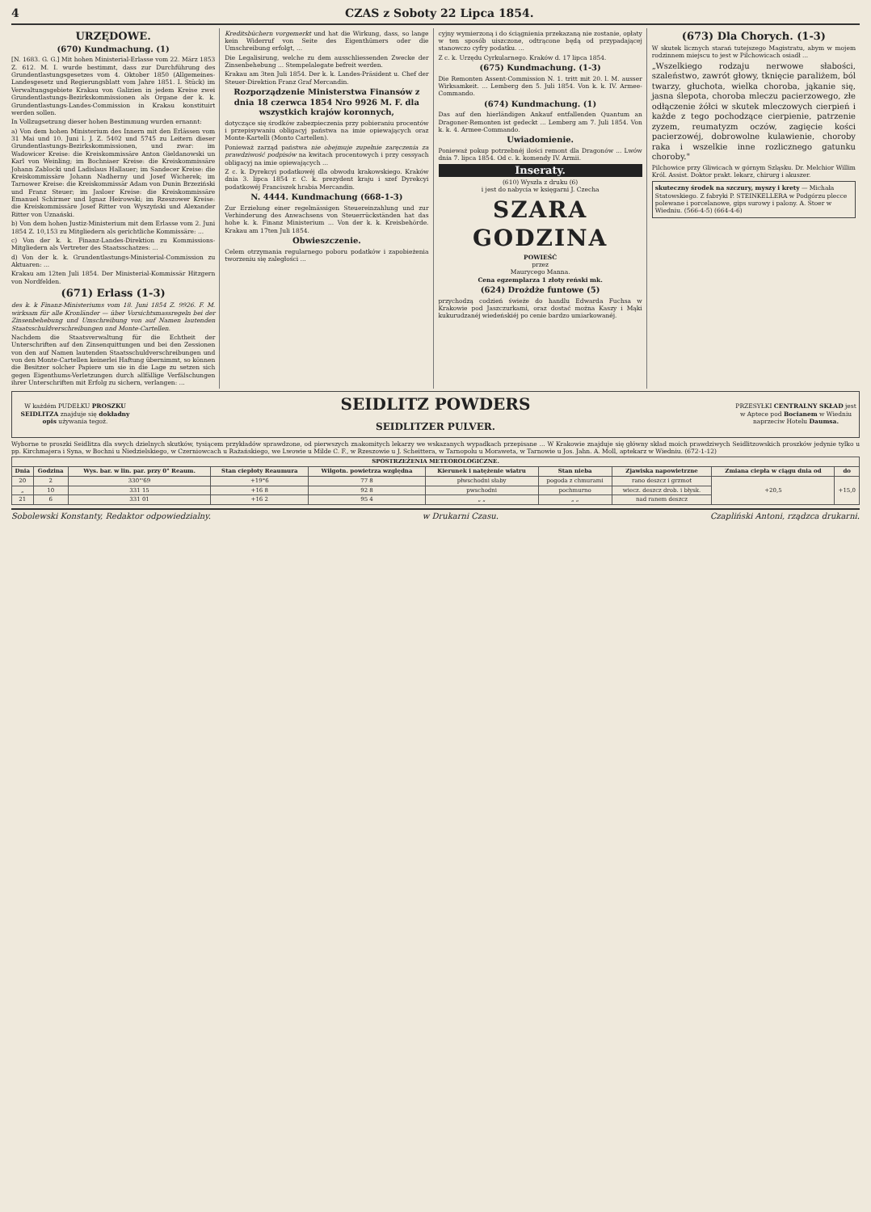4 CZAS z Soboty 22 Lipca 1854.
URZĘDOWE.
(670) Kundmachung. (1)
[N. 1683. G. G.] Mit hohen Ministerial-Erlasse vom 22. März 1853 Z. 612. M. I. wurde bestimmt, dass zur Durchführung des Grundentlastungsgesetzes vom 4. Oktober 1850 (Allgemeines-Landesgesetz und Regierungsblatt vom Jahre 1851. I. Stück) im Verwaltungsgebiete Krakau von Galizien in jedem Kreise zwei Grundentlastungs-Bezirkskommissionen als Organe der k. k. Grundentlastungs-Landes-Commission in Krakau konstituirt werden sollen.
In Vollzugsetzung dieser hohen Bestimmung wurden ernannt:
a) Von dem hohen Ministerium des Innern mit den Erlässen vom 31 Mai und 10. Juni l. J. Z. 5402 und 5745 zu Leitern dieser Grundentlastungs-Bezirkskommissionen, und zwar: im Wadowicer Kreise: die Kreiskommissäre Anton Gieldanowski un Karl von Weinling; im Bochniaer Kreise: die Kreiskommissäre Johann Zablocki und Ladislaus Hallauer; im Sandecer Kreise: die Kreiskommissäre Johann Nadherny und Josef Wicherek; im Tarnower Kreise: die Kreiskommissär Adam von Dunin Brzeziński und Franz Steuer; im Jasloer Kreise: die Kreiskommissäre Emanuel Schirmer und Ignaz Heirowski; im Rzeszower Kreise: die Kreiskommissäre Josef Ritter von Wyszyński und Alexander Ritter von Uznański.
b) Von dem hohen Justiz-Ministerium mit dem Erlasse vom 2. Juni 1854 Z. 10,153 zu Mitgliedern als gerichtliche Kommissäre: ...
c) Von der k. k. Finanz-Landes-Direktion zu Kommissions-Mitgliedern als Vertreter des Staatsschatzes: ...
d) Von der k. k. Grundentlastungs-Ministerial-Commission zu Aktuaren: ...
Krakau am 12ten Juli 1854. Der Ministerial-Kommissär Hitzgern von Nordfelden.
(671) Erlass (1-3)
des k. k Finanz-Ministeriums vom 18. Juni 1854 Z. 9926. F. M. wirksam für alle Kronländer — über Vorsichtsmassregeln bei der Zinsenbehebung und Umschreibung von auf Namen lautenden Staatsschuldverschreibungen und Monte-Cartellen.
Nachdem die Staatsverwaltung für die Echtheit der Unterschriften auf den Zinsenquittungen und bei den Zessionen von den auf Namen lautenden Staatsschuldverschreibungen und von den Monte-Cartellen keinerlei Haftung übernimmt, so können die Besitzer solcher Papiere um sie in die Lage zu setzen sich gegen Eigenthums-Verletzungen durch allfällige Verfälschungen ihrer Unterschriften mit Erfolg zu sichern, verlangen: ...
Kreditsbüchern vorgemerkt und hat die Wirkung, dass, so lange kein Widerruf von Seite des Eigenthümers oder die Umschreibung erfolgt, ...
Die Legalisirung, welche zu dem ausschliessenden Zwecke der Zinsenbehebung ... Stempelalegate befreit werden.
Krakau am 3ten Juli 1854. Der k. k. Landes-Präsident u. Chef der Steuer-Direktion Franz Graf Mercandin.
Rozporządzenie Ministerstwa Finansów z dnia 18 czerwca 1854 Nro 9926 M. F. dla wszystkich krajów koronnych,
dotyczące się środków zabezpieczenia przy pobieraniu procentów i przepisywaniu obligacyj państwa na imie opiewających oraz Monte-Kartelli (Monto Cartellen).
Ponieważ zarząd państwa nie obejmuje zupełnie zaręczenia za prawdziwość podpisów na kwitach procentowych i przy cessyach obligacyj na imie opiewających ...
Z c. k. Dyrekcyi podatkowéj dla obwodu krakowskiego. Kraków dnia 3. lipca 1854 r. C. k. prezydent kraju i szef Dyrekcyi podatkowéj Franciszek hrabia Mercandin.
N. 4444. Kundmachung (668-1-3)
Zur Erzielung einer regelmässigen Steuereinzahlung und zur Verhinderung des Anwachsens von Steuerrückständen hat das hohe k. k. Finanz Ministerium ... Von der k. k. Kreisbehörde. Krakau am 17ten Juli 1854.
Obwieszczenie.
Celem otrzymania regularnego poboru podatków i zapobieżenia tworzeniu się zaległości ...
cyjny wymierzoną i do ściągnienia przekazaną nie zostanie, opłaty w ten sposób uiszczone, odtrącone będą od przypadającej stanowczo cyfry podatku. ...
Z c. k. Urzędu Cyrkularnego. Kraków d. 17 lipca 1854.
(675) Kundmachung. (1-3)
Die Remonten Assent-Commission N. 1. tritt mit 20. l. M. ausser Wirksamkeit. ... Lemberg den 5. Juli 1854. Von k. k. IV. Armee-Commando.
(674) Kundmachung. (1)
Das auf den hierländigen Ankauf entfallenden Quantum an Dragoner-Remonten ist gedeckt ... Lemberg am 7. Juli 1854. Von k. k. 4. Armee-Commando.
Uwiadomienie.
Ponieważ pokup potrzebnéj ilości remont dla Dragonów ... Lwów dnia 7. lipca 1854. Od c. k. komendy IV. Armii.
Inseraty.
(610) Wyszła z druku (6)
i jest do nabycia w księgarni J. Czecha
SZARA GODZINA
POWIEŚĆ
przez
Maurycego Manna.
Cena egzemplarza 1 złoty reński mk.
(624) Drożdże funtowe (5)
przychodzą codzień świeże do handlu Edwarda Fuchsa w Krakowie pod Jaszczurkami, oraz dostać można Kaszy i Mąki kukurudzanéj wiedeńskiéj po cenie bardzo umiarkowanéj.
(673) Dla Chorych. (1-3)
W skutek licznych starań tutejszego Magistratu, abym w mojem rodzinnem miejscu to jest w Pilchowicach osiadł ...
„Wszelkiego rodzaju nerwowe słabości, szaleństwo, zawrót głowy, tknięcie paraliżem, ból twarzy, głuchota, wielka choroba, jąkanie się, jasna ślepota, choroba mleczu pacierzowego, złe odłączenie żółci w skutek mleczowych cierpień i każde z tego pochodzące cierpienie, patrzenie zyzem, reumatyzm oczów, zagięcie kości pacierzowéj, dobrowolne kulawienie, choroby raka i wszelkie inne rozlicznego gatunku choroby."
Pilchowice przy Gliwicach w górnym Szląsku. Dr. Melchior Willim Król. Assist. Doktor prakt. lekarz, chirurg i akuszer.
skuteczny środek na szczury, myszy i krety — Michała Statowskiego. Z fabryki P. STEINKELLERA w Podgórzu plecce polewane i porcelanowe, gips surowy i palony. A. Stoer w Wiedniu. (566-4-5) (664-4-6)
W każdém PUDEŁKU PROSZKU SEIDLITZA znajduje się dokładny opis używania tegoż.
SEIDLITZ POWDERS
SEIDLITZER PULVER.
PRZESYŁKI CENTRALNY SKŁAD jest w Aptece pod Bocianem w Wiedniu naprzeciw Hotelu Daumsa.
Wyborne te proszki Seidlitza dla swych dzielnych skutków, tysiącem przykładów sprawdzone, od pierwszych znakomitych lekarzy we wskazanych wypadkach przepisane ... W Krakowie znajduje się główny skład moich prawdziwych Seidlitzowskich proszków jedynie tylko u pp. Kirchmajera i Syna, w Bochni u Niedzielskiego, w Czerniowcach u Rażańskiego, we Lwowie u Milde C. F., w Rzeszowie u J. Scheittera, w Tarnopolu u Moraweta, w Tarnowie u Jos. Jahn. A. Moll, aptekarz w Wiedniu. (672-1-12)
| SPOSTRZEŻENIA METEOROLOGICZNE. | | | | | | | | | |
| --- | --- | --- | --- | --- | --- | --- | --- | --- | --- |
| Dnia | Godzina | Wys. bar. w lin. par. przy 0° Reaum. | Stan ciepłoty Reaumura | Wilgotn. powietrza względna | Kierunek i natężenie wiatru | Stan nieba | Zjawiska napowietrzne | Zmiana ciepła w ciągu dnia od | do |
| 20 | 2 | 330"'69 | +19°6 | 77 8 | płwschodni słaby | pogoda z chmurami | rano deszcz i grzmot | +20,5 | +15,0 |
| „ | 10 | 331 15 | +16 8 | 92 8 | pwschodni | pochmurno | wiecz. deszcz drob. i błysk. | | |
| 21 | 6 | 331 01 | +16 2 | 95 4 | „ „ | „ „ | nad ranem deszcz | | |
Sobolewski Konstanty, Redaktor odpowiedzialny. w Drukarni Czasu. Czapliński Antoni, rządzca drukarni.